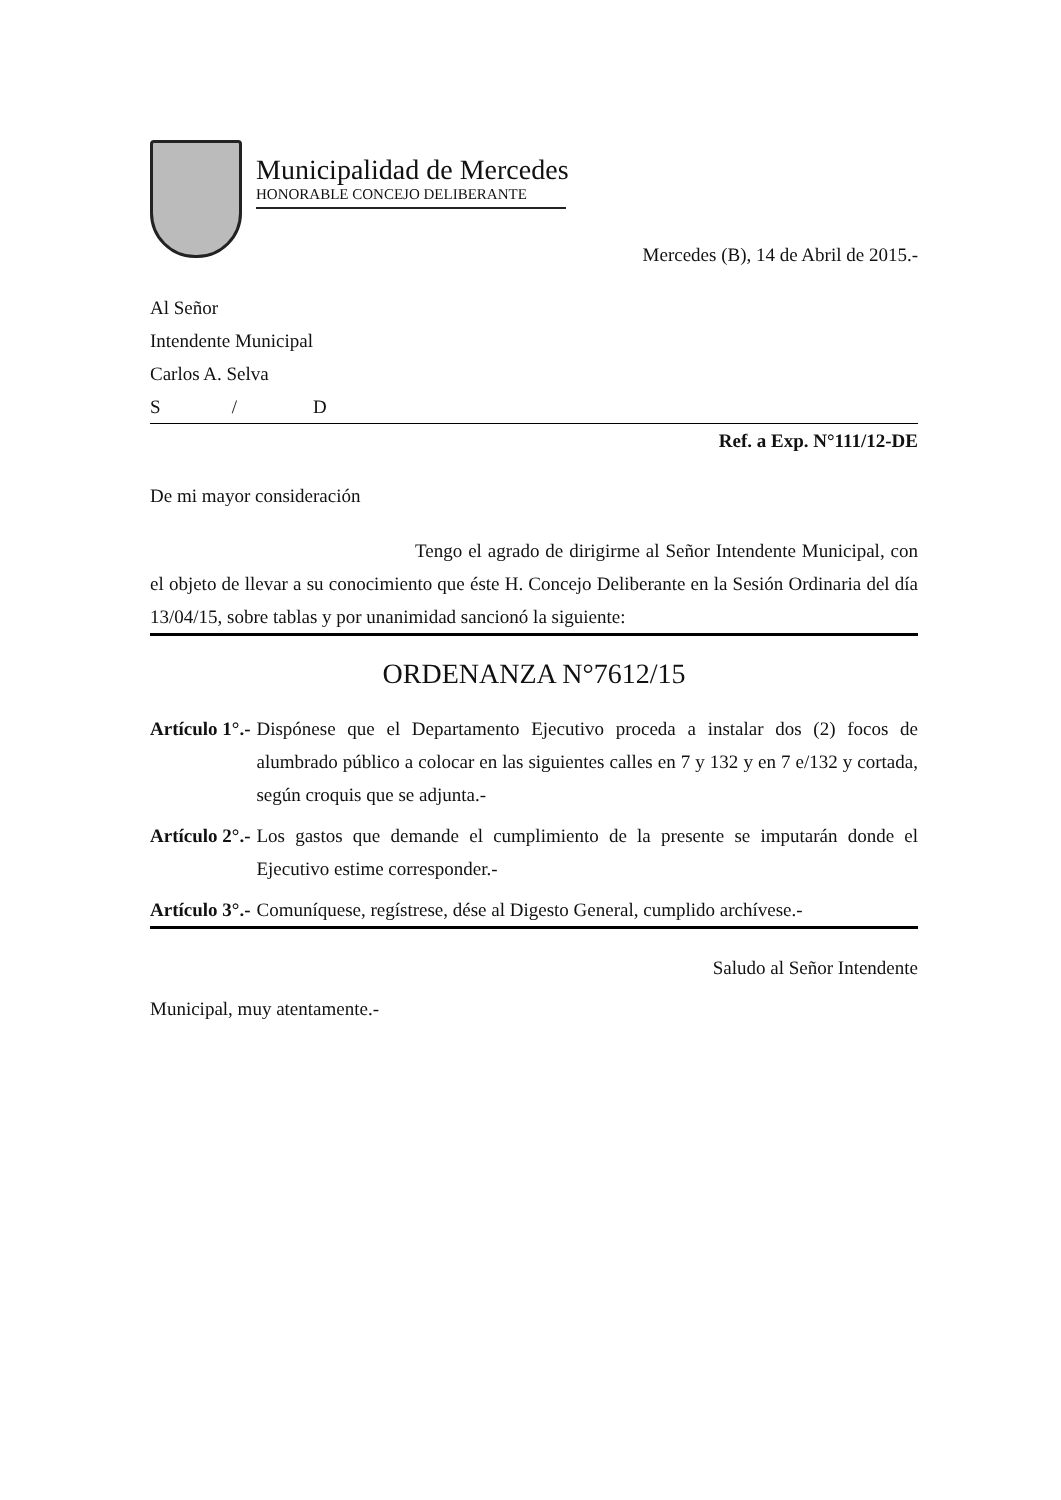Municipalidad de Mercedes
HONORABLE CONCEJO DELIBERANTE
Mercedes (B), 14 de Abril de 2015.-
Al Señor
Intendente Municipal
Carlos A. Selva
S / D
Ref. a Exp. N°111/12-DE
De mi mayor consideración
Tengo el agrado de dirigirme al Señor Intendente Municipal, con el objeto de llevar a su conocimiento que éste H. Concejo Deliberante en la Sesión Ordinaria del día 13/04/15, sobre tablas y por unanimidad sancionó la siguiente:
ORDENANZA N°7612/15
Artículo 1°.- Dispónese que el Departamento Ejecutivo proceda a instalar dos (2) focos de alumbrado público a colocar en las siguientes calles en 7 y 132 y en 7 e/132 y cortada, según croquis que se adjunta.-
Artículo 2°.- Los gastos que demande el cumplimiento de la presente se imputarán donde el Ejecutivo estime corresponder.-
Artículo 3°.- Comuníquese, regístrese, dése al Digesto General, cumplido archívese.-
Saludo al Señor Intendente
Municipal, muy atentamente.-